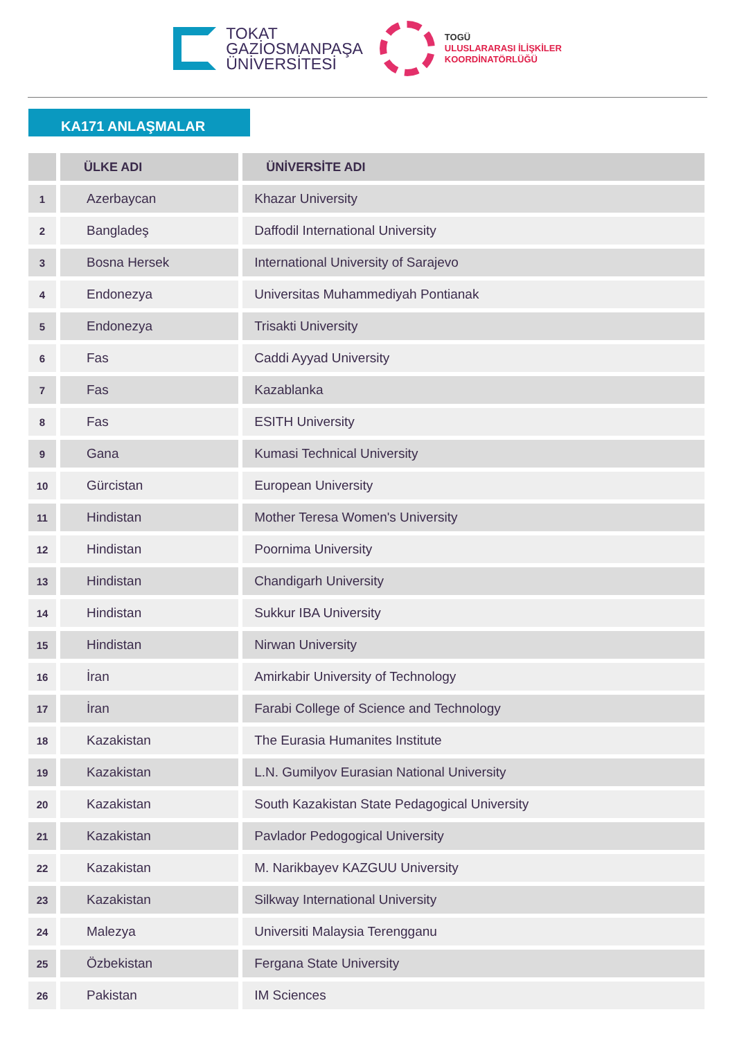TOKAT
GAZİOSMANPAŞA
ÜNİVERSİTESİ
TOGÜ
ULUSLARARASI İLİŞKİLER
KOORDİNATÖRLÜĞÜ
KA171 ANLAŞMALAR
| | ÜLKE ADI | ÜNİVERSİTE ADI |
| --- | --- | --- |
| 1 | Azerbaycan | Khazar University |
| 2 | Bangladeş | Daffodil International University |
| 3 | Bosna Hersek | International University of Sarajevo |
| 4 | Endonezya | Universitas Muhammediyah Pontianak |
| 5 | Endonezya | Trisakti University |
| 6 | Fas | Caddi Ayyad University |
| 7 | Fas | Kazablanka |
| 8 | Fas | ESITH University |
| 9 | Gana | Kumasi Technical University |
| 10 | Gürcistan | European University |
| 11 | Hindistan | Mother Teresa Women's University |
| 12 | Hindistan | Poornima University |
| 13 | Hindistan | Chandigarh University |
| 14 | Hindistan | Sukkur IBA University |
| 15 | Hindistan | Nirwan University |
| 16 | İran | Amirkabir University of Technology |
| 17 | İran | Farabi College of Science and Technology |
| 18 | Kazakistan | The Eurasia Humanites Institute |
| 19 | Kazakistan | L.N. Gumilyov Eurasian National University |
| 20 | Kazakistan | South Kazakistan State Pedagogical University |
| 21 | Kazakistan | Pavlador Pedogogical University |
| 22 | Kazakistan | M. Narikbayev KAZGUU University |
| 23 | Kazakistan | Silkway International University |
| 24 | Malezya | Universiti Malaysia Terengganu |
| 25 | Özbekistan | Fergana State University |
| 26 | Pakistan | IM Sciences |